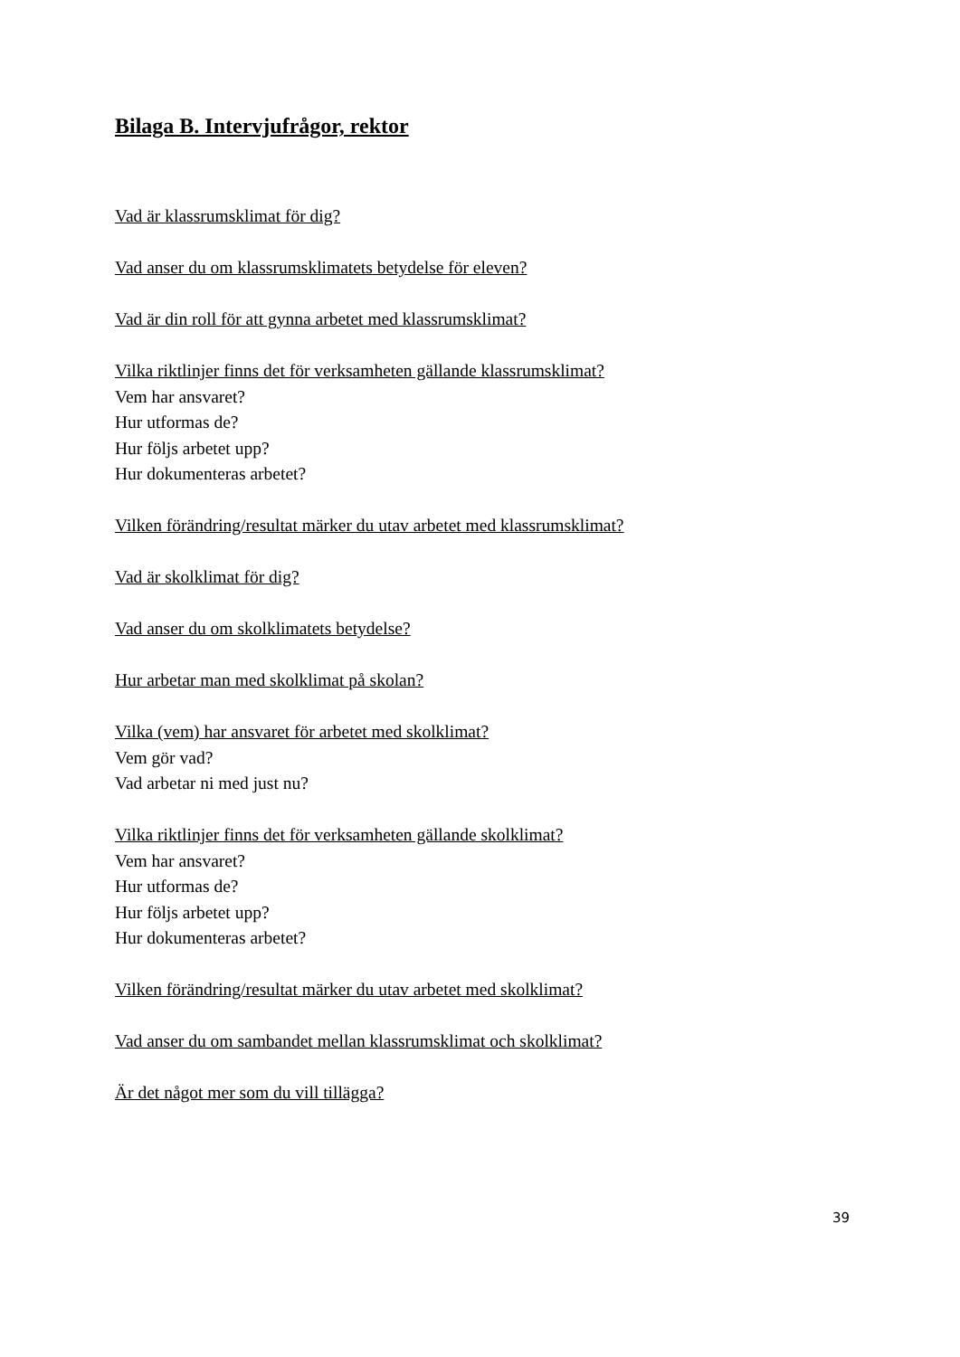Bilaga B. Intervjufrågor, rektor
Vad är klassrumsklimat för dig?
Vad anser du om klassrumsklimatets betydelse för eleven?
Vad är din roll för att gynna arbetet med klassrumsklimat?
Vilka riktlinjer finns det för verksamheten gällande klassrumsklimat?
Vem har ansvaret?
Hur utformas de?
Hur följs arbetet upp?
Hur dokumenteras arbetet?
Vilken förändring/resultat märker du utav arbetet med klassrumsklimat?
Vad är skolklimat för dig?
Vad anser du om skolklimatets betydelse?
Hur arbetar man med skolklimat på skolan?
Vilka (vem) har ansvaret för arbetet med skolklimat?
Vem gör vad?
Vad arbetar ni med just nu?
Vilka riktlinjer finns det för verksamheten gällande skolklimat?
Vem har ansvaret?
Hur utformas de?
Hur följs arbetet upp?
Hur dokumenteras arbetet?
Vilken förändring/resultat märker du utav arbetet med skolklimat?
Vad anser du om sambandet mellan klassrumsklimat och skolklimat?
Är det något mer som du vill tillägga?
39